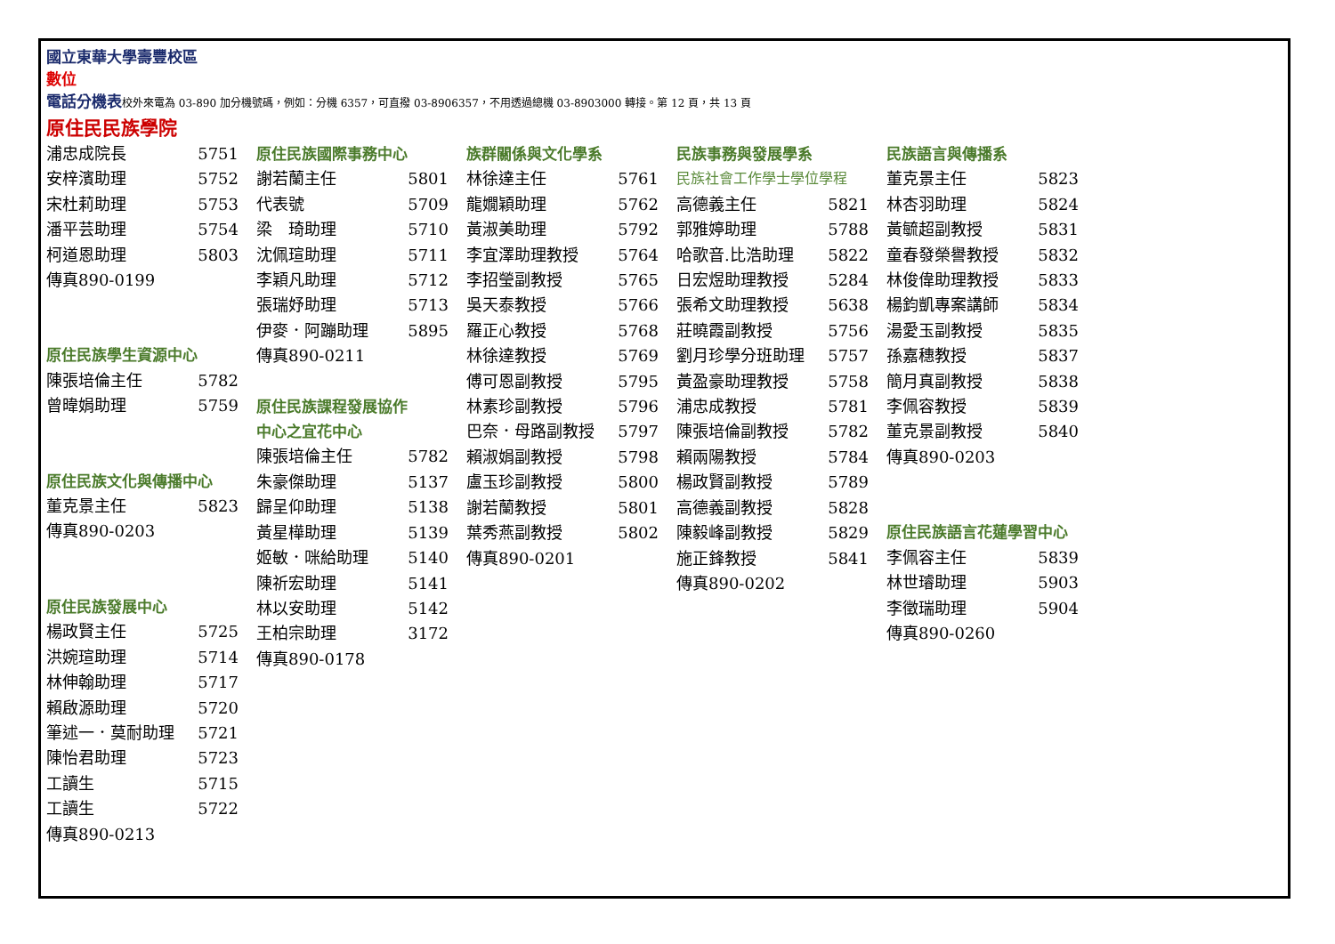國立東華大學壽豐校區
數位
電話分機表校外來電為 03-890 加分機號碼，例如：分機 6357，可直撥 03-8906357，不用透過總機 03-8903000 轉接。第 12 頁，共 13 頁
原住民民族學院
浦忠成院長 5751
安梓濱助理 5752
宋杜莉助理 5753
潘平芸助理 5754
柯道恩助理 5803
傳真890-0199
原住民族學生資源中心
陳張培倫主任 5782
曾暐娟助理 5759
原住民族文化與傳播中心
董克景主任 5823
傳真890-0203
原住民族發展中心
楊政賢主任 5725
洪婉瑄助理 5714
林伸翰助理 5717
賴啟源助理 5720
筆述一．莫耐助理 5721
陳怡君助理 5723
工讀生 5715
工讀生 5722
傳真890-0213
原住民族國際事務中心
謝若蘭主任 5801
代表號 5709
梁　琦助理 5710
沈佩瑄助理 5711
李穎凡助理 5712
張瑞妤助理 5713
伊麥．阿蹦助理 5895
傳真890-0211
原住民族課程發展協作
中心之宜花中心
陳張培倫主任 5782
朱豪傑助理 5137
歸呈仰助理 5138
黃星樺助理 5139
姬敏．咪給助理 5140
陳祈宏助理 5141
林以安助理 5142
王柏宗助理 3172
傳真890-0178
族群關係與文化學系
林徐達主任 5761
龍嫺穎助理 5762
黃淑美助理 5792
李宜澤助理教授 5764
李招瑩副教授 5765
吳天泰教授 5766
羅正心教授 5768
林徐達教授 5769
傅可恩副教授 5795
林素珍副教授 5796
巴奈．母路副教授 5797
賴淑娟副教授 5798
盧玉珍副教授 5800
謝若蘭教授 5801
葉秀燕副教授 5802
傳真890-0201
民族事務與發展學系
民族社會工作學士學位學程
高德義主任 5821
郭雅婷助理 5788
哈歌音.比浩助理 5822
日宏煜助理教授 5284
張希文助理教授 5638
莊曉霞副教授 5756
劉月珍學分班助理 5757
黃盈豪助理教授 5758
浦忠成教授 5781
陳張培倫副教授 5782
賴兩陽教授 5784
楊政賢副教授 5789
高德義副教授 5828
陳毅峰副教授 5829
施正鋒教授 5841
傳真890-0202
民族語言與傳播系
董克景主任 5823
林杏羽助理 5824
黃毓超副教授 5831
童春發榮譽教授 5832
林俊偉助理教授 5833
楊鈞凱專案講師 5834
湯愛玉副教授 5835
孫嘉穗教授 5837
簡月真副教授 5838
李佩容教授 5839
董克景副教授 5840
傳真890-0203
原住民族語言花蓮學習中心
李佩容主任 5839
林世璿助理 5903
李徵瑞助理 5904
傳真890-0260